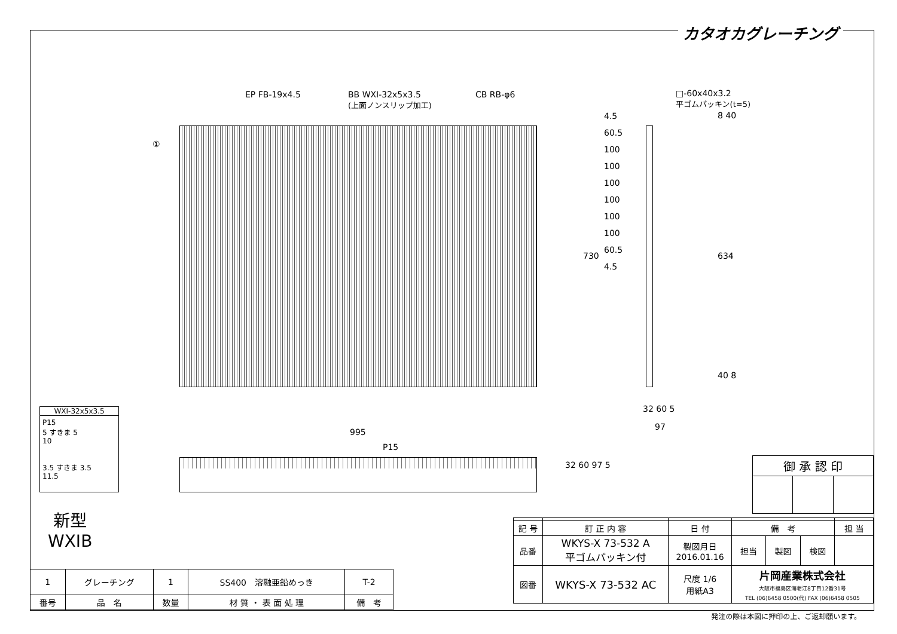カタオカグレーチング
EP FB-19x4.5
BB WXI-32x5x3.5
(上面ノンスリップ加工)
CB RB-φ6
①
□-60x40x3.2
平ゴムパッキン(t=5)
4.5
60.5
100
100
100
100
100
100
60.5
4.5
730 634
8 40
40 8
32 60 5
97
995
P15
32 60 97 5
WXI-32x5x3.5
P15
5 すきま 5
10
3.5 すきま 3.5
11.5
新型
WXIB
| 御 承 認 印 | | |
| 1 | グレーチング | 1 | SS400 溶融亜鉛めっき | T-2 |
| 番号 | 品 名 | 数量 | 材 質 ・ 表 面 処 理 | 備 考 |
| 記 号 | 訂 正 内 容 | 日 付 | 備 考 | | | 担 当 |
| 品番 | WKYS-X 73-532 A 平ゴムパッキン付 | 製図月日 2016.01.16 | 担当 | 製図 | 検図 | |
| 図番 | WKYS-X 73-532 AC | 尺度 1/6 用紙A3 | 片岡産業株式会社 大阪市福島区海老江8丁目12番31号 TEL (06)6458 0500(代) FAX (06)6458 0505 | | | |
発注の際は本図に押印の上、ご返却願います。